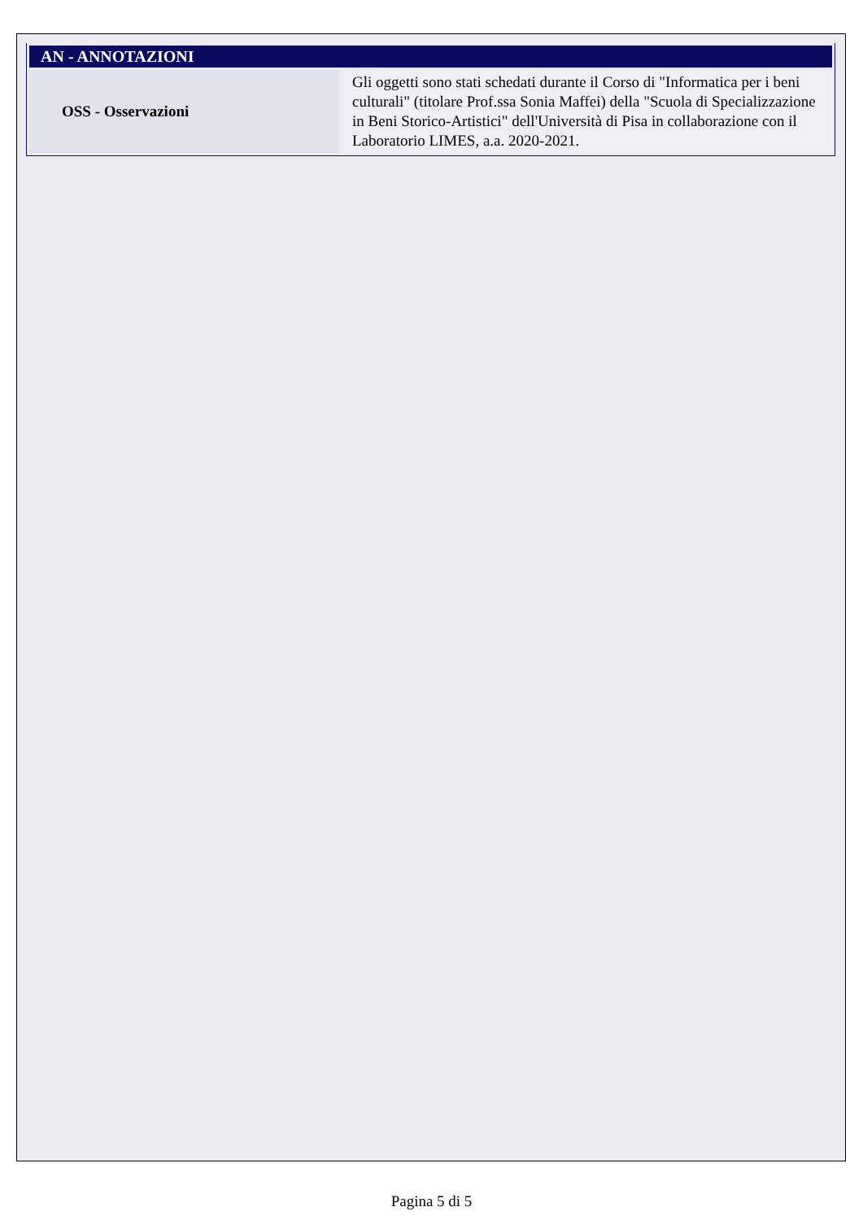| AN - ANNOTAZIONI | |
| --- | --- |
| OSS - Osservazioni | Gli oggetti sono stati schedati durante il Corso di "Informatica per i beni culturali" (titolare Prof.ssa Sonia Maffei) della "Scuola di Specializzazione in Beni Storico-Artistici" dell'Università di Pisa in collaborazione con il Laboratorio LIMES, a.a. 2020-2021. |
Pagina 5 di 5